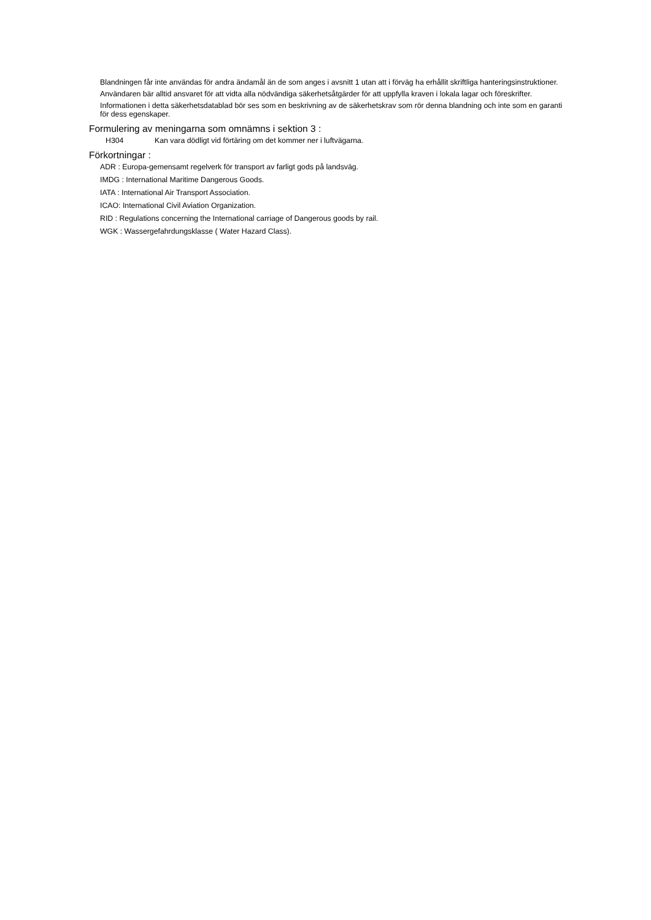Blandningen får inte användas för andra ändamål än de som anges i avsnitt 1 utan att i förväg ha erhållit skriftliga hanteringsinstruktioner.
Användaren bär alltid ansvaret för att vidta alla nödvändiga säkerhetsåtgärder för att uppfylla kraven i lokala lagar och föreskrifter.
Informationen i detta säkerhetsdatablad bör ses som en beskrivning av de säkerhetskrav som rör denna blandning och inte som en garanti för dess egenskaper.
Formulering av meningarna som omnämns i sektion 3 :
H304 Kan vara dödligt vid förtäring om det kommer ner i luftvägarna.
Förkortningar :
ADR : Europa-gemensamt regelverk för transport av farligt gods på landsväg.
IMDG : International Maritime Dangerous Goods.
IATA : International Air Transport Association.
ICAO: International Civil Aviation Organization.
RID : Regulations concerning the International carriage of Dangerous goods by rail.
WGK : Wassergefahrdungsklasse ( Water Hazard Class).